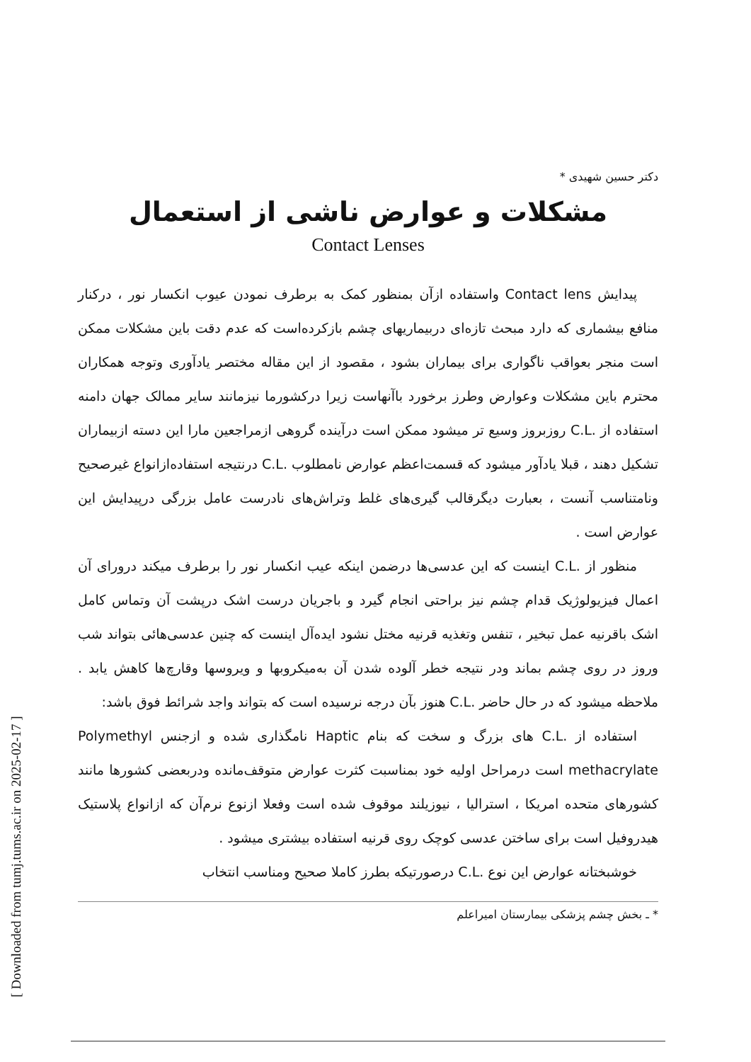[ Downloaded from tumj.tums.ac.ir on 2025-02-17 ]
دکتر حسین شهیدی *
مشکلات و عوارض ناشی از استعمال
Contact Lenses
پیدایش Contact lens واستفاده ازآن بمنظور کمک به برطرف نمودن عیوب انکسار نور ، درکنار منافع بیشماری که دارد مبحث تازه‌ای دربیماریهای چشم بازکرده‌است که عدم دقت باین مشکلات ممکن است منجر بعواقب ناگواری برای بیماران بشود ، مقصود از این مقاله مختصر یادآوری وتوجه همکاران محترم باین مشکلات وعوارض وطرز برخورد باآنهاست زیرا درکشورما نیزمانند سایر ممالک جهان دامنه استفاده از .C.L روزبروز وسیع تر میشود ممکن است درآینده گروهی ازمراجعین مارا این دسته ازبیماران تشکیل دهند ، قبلا یادآور میشود که قسمت‌اعظم عوارض نامطلوب .C.L درنتیجه استفاده‌ازانواع غیرصحیح ونامتناسب آنست ، بعبارت دیگرقالب گیری‌های غلط وتراش‌های نادرست عامل بزرگی درپیدایش این عوارض است .
منظور از .C.L اینست که این عدسی‌ها درضمن اینکه عیب انکسار نور را برطرف میکند درورای آن اعمال فیزیولوژیک قدام چشم نیز براحتی انجام گیرد و باجریان درست اشک درپشت آن وتماس کامل اشک باقرنیه عمل تبخیر ، تنفس وتغذیه قرنیه مختل نشود ایده‌آل اینست که چنین عدسی‌هائی بتواند شب وروز در روی چشم بماند ودر نتیجه خطر آلوده شدن آن به‌میکروبها و ویروسها وقارچ‌ها کاهش یابد . ملاحظه میشود که در حال حاضر .C.L هنوز بآن درجه نرسیده است که بتواند واجد شرائط فوق باشد:
استفاده از .C.L های بزرگ و سخت که بنام Haptic نامگذاری شده و ازجنس Polymethyl methacrylate است درمراحل اولیه خود بمناسبت کثرت عوارض متوقف‌مانده ودربعضی کشورها مانند کشورهای متحده امریکا ، استرالیا ، نیوزیلند موقوف شده است وفعلا ازنوع نرم‌آن که ازانواع پلاستیک هیدروفیل است برای ساختن عدسی کوچک روی قرنیه استفاده بیشتری میشود .
خوشبختانه عوارض این نوع .C.L درصورتیکه بطرز کاملا صحیح ومناسب انتخاب
* ـ بخش چشم پزشکی بیمارستان امیراعلم